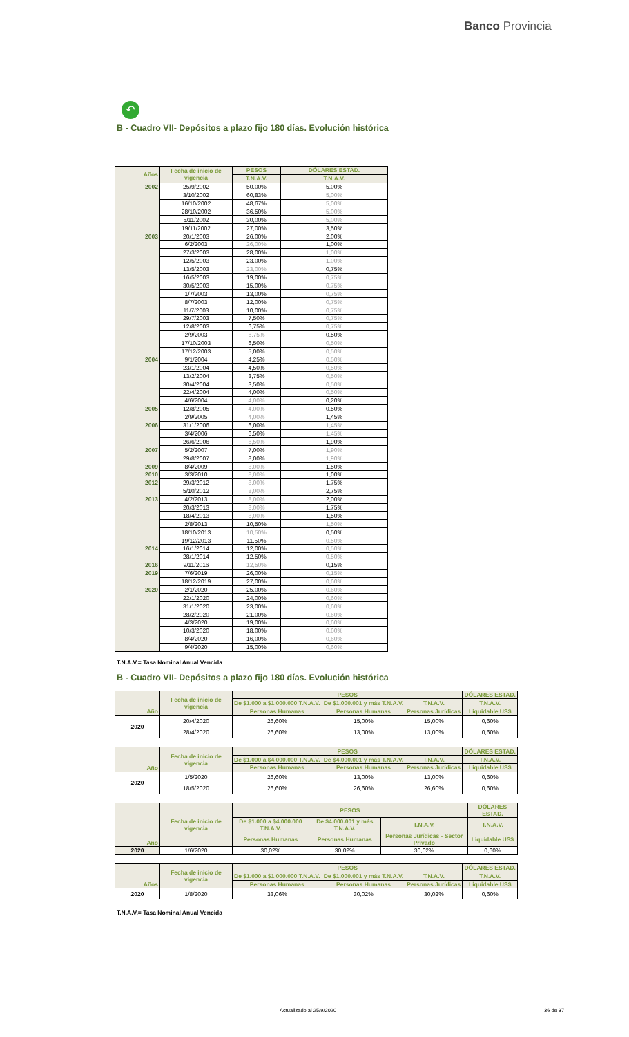Banco Provincia
↶
B - Cuadro VII- Depósitos a plazo fijo 180 días. Evolución histórica
| Años | Fecha de inicio de vigencia | PESOS | DÓLARES ESTAD. |
| --- | --- | --- | --- |
| | | T.N.A.V. | T.N.A.V. |
| 2002 | 25/9/2002 | 50,00% | 5,00% |
| | 3/10/2002 | 60,83% | 5,00% |
| | 16/10/2002 | 48,67% | 5,00% |
| | 28/10/2002 | 36,50% | 5,00% |
| | 5/11/2002 | 30,00% | 5,00% |
| | 19/11/2002 | 27,00% | 3,50% |
| 2003 | 20/1/2003 | 26,00% | 2,00% |
| | 6/2/2003 | 26,00% | 1,00% |
| | 27/3/2003 | 28,00% | 1,00% |
| | 12/5/2003 | 23,00% | 1,00% |
| | 13/5/2003 | 23,00% | 0,75% |
| | 16/5/2003 | 19,00% | 0,75% |
| | 30/5/2003 | 15,00% | 0,75% |
| | 1/7/2003 | 13,00% | 0,75% |
| | 8/7/2003 | 12,00% | 0,75% |
| | 11/7/2003 | 10,00% | 0,75% |
| | 29/7/2003 | 7,50% | 0,75% |
| | 12/8/2003 | 6,75% | 0,75% |
| | 2/9/2003 | 6,75% | 0,50% |
| | 17/10/2003 | 6,50% | 0,50% |
| | 17/12/2003 | 5,00% | 0,50% |
| 2004 | 9/1/2004 | 4,25% | 0,50% |
| | 23/1/2004 | 4,50% | 0,50% |
| | 13/2/2004 | 3,75% | 0,50% |
| | 30/4/2004 | 3,50% | 0,50% |
| | 22/4/2004 | 4,00% | 0,50% |
| | 4/6/2004 | 4,00% | 0,20% |
| 2005 | 12/8/2005 | 4,00% | 0,50% |
| | 2/9/2005 | 4,00% | 1,45% |
| 2006 | 31/1/2006 | 6,00% | 1,45% |
| | 3/4/2006 | 6,50% | 1,45% |
| | 26/6/2006 | 6,50% | 1,90% |
| 2007 | 5/2/2007 | 7,00% | 1,90% |
| | 29/8/2007 | 8,00% | 1,90% |
| 2009 | 8/4/2009 | 8,00% | 1,50% |
| 2010 | 3/3/2010 | 8,00% | 1,00% |
| 2012 | 29/3/2012 | 8,00% | 1,75% |
| | 5/10/2012 | 8,00% | 2,75% |
| 2013 | 4/2/2013 | 8,00% | 2,00% |
| | 20/3/2013 | 8,00% | 1,75% |
| | 18/4/2013 | 8,00% | 1,50% |
| | 2/8/2013 | 10,50% | 1,50% |
| | 18/10/2013 | 10,50% | 0,50% |
| | 19/12/2013 | 11,50% | 0,50% |
| 2014 | 16/1/2014 | 12,00% | 0,50% |
| | 28/1/2014 | 12,50% | 0,50% |
| 2016 | 9/11/2016 | 12,50% | 0,15% |
| 2019 | 7/6/2019 | 26,00% | 0,15% |
| | 18/12/2019 | 27,00% | 0,60% |
| 2020 | 2/1/2020 | 25,00% | 0,60% |
| | 22/1/2020 | 24,00% | 0,60% |
| | 31/1/2020 | 23,00% | 0,60% |
| | 28/2/2020 | 21,00% | 0,60% |
| | 4/3/2020 | 19,00% | 0,60% |
| | 10/3/2020 | 18,00% | 0,60% |
| | 8/4/2020 | 16,00% | 0,60% |
| | 9/4/2020 | 15,00% | 0,60% |
T.N.A.V.= Tasa Nominal Anual Vencida
B - Cuadro VII- Depósitos a plazo fijo 180 días. Evolución histórica
| Año | Fecha de inicio de vigencia | PESOS | | | DÓLARES ESTAD. |
| --- | --- | --- | --- | --- | --- |
| | | De $1.000 a $1.000.000 T.N.A.V. | De $1.000.001 y más T.N.A.V. | T.N.A.V. | T.N.A.V. |
| | | Personas Humanas | Personas Humanas | Personas Jurídicas | Liquidable US$ |
| 2020 | 20/4/2020 | 26,60% | 15,00% | 15,00% | 0,60% |
| | 28/4/2020 | 26,60% | 13,00% | 13,00% | 0,60% |
| Año | Fecha de inicio de vigencia | PESOS | | | DÓLARES ESTAD. |
| --- | --- | --- | --- | --- | --- |
| | | De $1.000 a $4.000.000 T.N.A.V. | De $4.000.001 y más T.N.A.V. | T.N.A.V. | T.N.A.V. |
| | | Personas Humanas | Personas Humanas | Personas Jurídicas | Liquidable US$ |
| 2020 | 1/5/2020 | 26,60% | 13,00% | 13,00% | 0,60% |
| | 18/5/2020 | 26,60% | 26,60% | 26,60% | 0,60% |
| Año | Fecha de inicio de vigencia | PESOS | | | DÓLARES ESTAD. |
| --- | --- | --- | --- | --- | --- |
| | | De $1.000 a $4.000.000 T.N.A.V. | De $4.000.001 y más T.N.A.V. | T.N.A.V. | T.N.A.V. |
| | | Personas Humanas | Personas Humanas | Personas Jurídicas - Sector Privado | Liquidable US$ |
| 2020 | 1/6/2020 | 30,02% | 30,02% | 30,02% | 0,60% |
| Años | Fecha de inicio de vigencia | PESOS | | | DÓLARES ESTAD. |
| --- | --- | --- | --- | --- | --- |
| | | De $1.000 a $1.000.000 T.N.A.V. | De $1.000.001 y más T.N.A.V. | T.N.A.V. | T.N.A.V. |
| | | Personas Humanas | Personas Humanas | Personas Jurídicas | Liquidable US$ |
| 2020 | 1/8/2020 | 33,06% | 30,02% | 30,02% | 0,60% |
T.N.A.V.= Tasa Nominal Anual Vencida
Actualizado al 25/9/2020 36 de 37